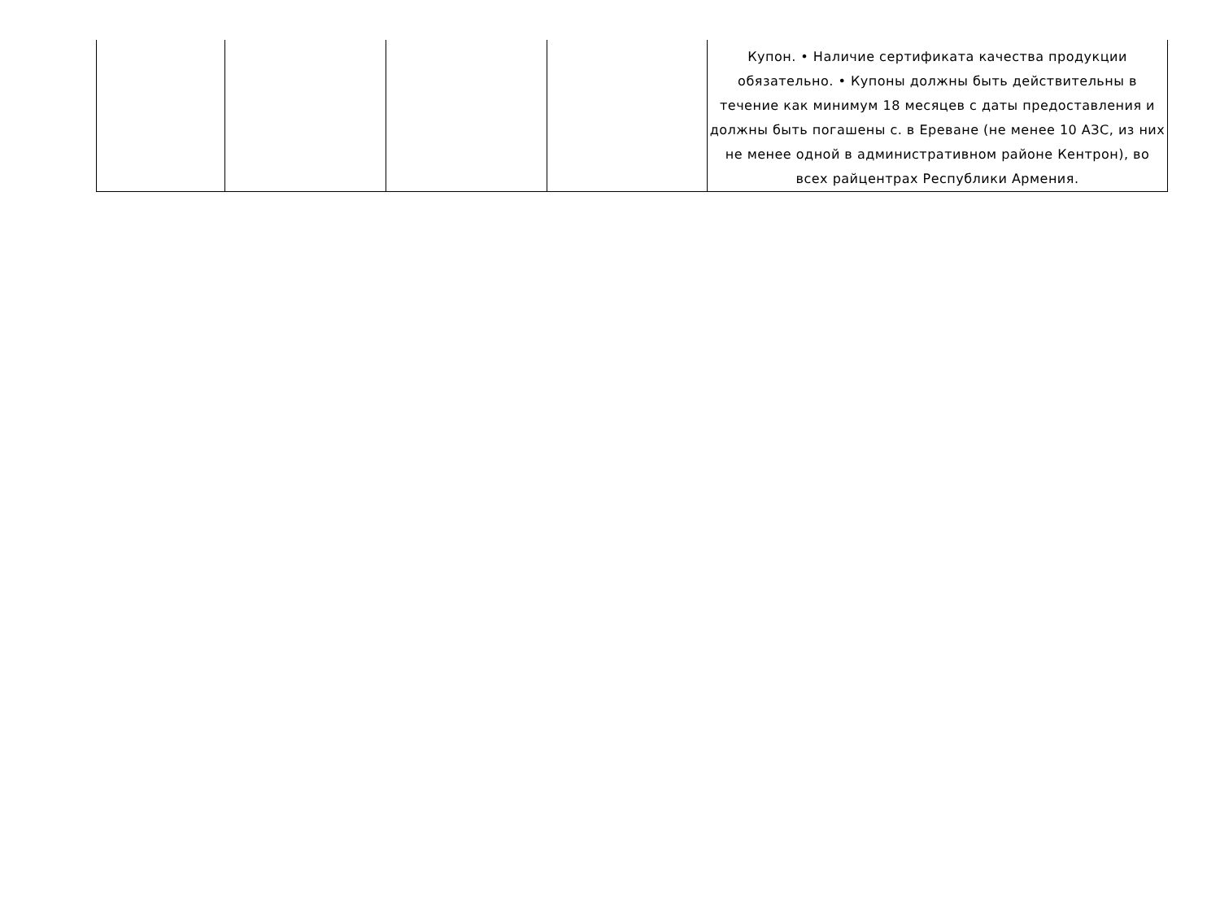| | | | | Купон. • Наличие сертификата качества продукции обязательно. • Купоны должны быть действительны в течение как минимум 18 месяцев с даты предоставления и должны быть погашены с. в Ереване (не менее 10 АЗС, из них не менее одной в административном районе Кентрон), во всех райцентрах Республики Армения. |